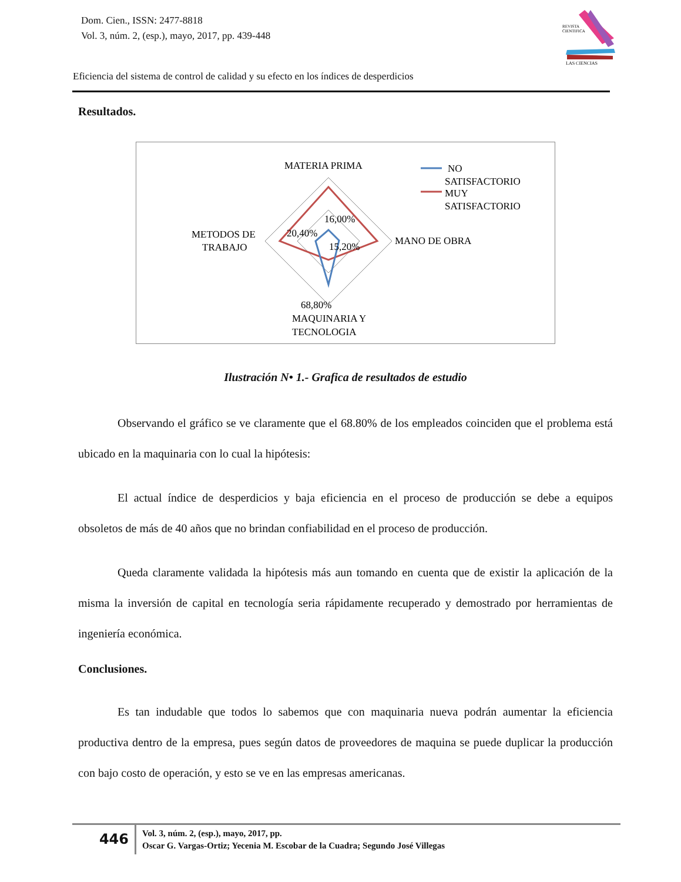Dom. Cien., ISSN: 2477-8818
Vol. 3, núm. 2, (esp.), mayo, 2017, pp. 439-448
REVISTA
CIENTIFICA
LAS CIENCIAS
Eficiencia del sistema de control de calidad y su efecto en los índices de desperdicios
Resultados.
MATERIA PRIMA
MANO DE OBRA
METODOS DE
TRABAJO
MAQUINARIA Y
TECNOLOGIA
16,00%
20,40%
15,20%
68,80%
NO
SATISFACTORIO
MUY
SATISFACTORIO
Ilustración N• 1.- Grafica de resultados de estudio
Observando el gráfico se ve claramente que el 68.80% de los empleados coinciden que el problema está ubicado en la maquinaria con lo cual la hipótesis:
El actual índice de desperdicios y baja eficiencia en el proceso de producción se debe a equipos obsoletos de más de 40 años que no brindan confiabilidad en el proceso de producción.
Queda claramente validada la hipótesis más aun tomando en cuenta que de existir la aplicación de la misma la inversión de capital en tecnología seria rápidamente recuperado y demostrado por herramientas de ingeniería económica.
Conclusiones.
Es tan indudable que todos lo sabemos que con maquinaria nueva podrán aumentar la eficiencia productiva dentro de la empresa, pues según datos de proveedores de maquina se puede duplicar la producción con bajo costo de operación, y esto se ve en las empresas americanas.
446
Vol. 3, núm. 2, (esp.), mayo, 2017, pp.
Oscar G. Vargas-Ortiz; Yecenia M. Escobar de la Cuadra; Segundo José Villegas